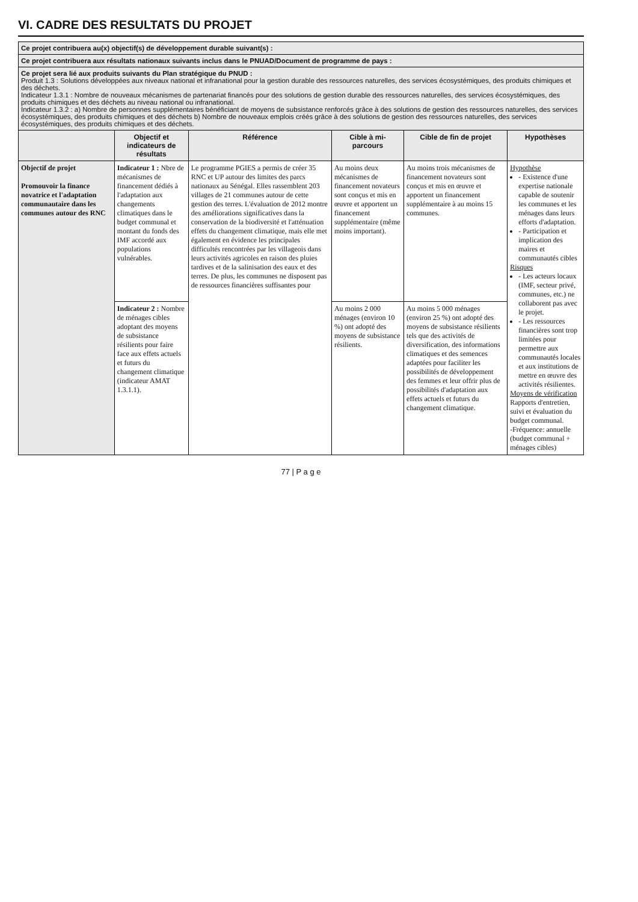VI. CADRE DES RESULTATS DU PROJET
| Ce projet contribuera au(x) objectif(s) de développement durable suivant(s) : | | | | | |
| Ce projet contribuera aux résultats nationaux suivants inclus dans le PNUAD/Document de programme de pays : | | | | | |
| Ce projet sera lié aux produits suivants du Plan stratégique du PNUD : Produit 1.3 : Solutions développées aux niveaux national et infranational pour la gestion durable des ressources naturelles, des services écosystémiques, des produits chimiques et des déchets. Indicateur 1.3.1 : Nombre de nouveaux mécanismes de partenariat financés pour des solutions de gestion durable des ressources naturelles, des services écosystémiques, des produits chimiques et des déchets au niveau national ou infranational. Indicateur 1.3.2 : a) Nombre de personnes supplémentaires bénéficiant de moyens de subsistance renforcés grâce à des solutions de gestion des ressources naturelles, des services écosystémiques, des produits chimiques et des déchets b) Nombre de nouveaux emplois créés grâce à des solutions de gestion des ressources naturelles, des services écosystémiques, des produits chimiques et des déchets. | | | | | |
| | Objectif et indicateurs de résultats | Référence | Cible à mi-parcours | Cible de fin de projet | Hypothèses |
| Objectif de projet Promouvoir la finance novatrice et l'adaptation communautaire dans les communes autour des RNC | Indicateur 1 : Nbre de mécanismes de financement dédiés à l'adaptation aux changements climatiques dans le budget communal et montant du fonds des IMF accordé aux populations vulnérables. | Le programme PGIES a permis de créer 35 RNC et UP autour des limites des parcs nationaux au Sénégal. Elles rassemblent 203 villages de 21 communes autour de cette gestion des terres. L'évaluation de 2012 montre des améliorations significatives dans la conservation de la biodiversité et l'atténuation effets du changement climatique, mais elle met également en évidence les principales difficultés rencontrées par les villageois dans leurs activités agricoles en raison des pluies tardives et de la salinisation des eaux et des terres. De plus, les communes ne disposent pas de ressources financières suffisantes pour | Au moins deux mécanismes de financement novateurs sont conçus et mis en œuvre et apportent un financement supplémentaire (même moins important). | Au moins trois mécanismes de financement novateurs sont conçus et mis en œuvre et apportent un financement supplémentaire à au moins 15 communes. | Hypothèse - Existence d'une expertise nationale capable de soutenir les communes et les ménages dans leurs efforts d'adaptation. - Participation et implication des maires et communautés cibles Risques - Les acteurs locaux (IMF, secteur privé, communes, etc.) ne collaborent pas avec le projet. - Les ressources financières sont trop limitées pour permettre aux communautés locales et aux institutions de mettre en œuvre des activités résilientes. Moyens de vérification Rapports d'entretien, suivi et évaluation du budget communal. -Fréquence: annuelle (budget communal + ménages cibles) |
| | Indicateur 2 : Nombre de ménages cibles adoptant des moyens de subsistance résilients pour faire face aux effets actuels et futurs du changement climatique (indicateur AMAT 1.3.1.1). | | Au moins 2 000 ménages (environ 10 %) ont adopté des moyens de subsistance résilients. | Au moins 5 000 ménages (environ 25 %) ont adopté des moyens de subsistance résilients tels que des activités de diversification, des informations climatiques et des semences adaptées pour faciliter les possibilités de développement des femmes et leur offrir plus de possibilités d'adaptation aux effets actuels et futurs du changement climatique. | |
77 | P a g e